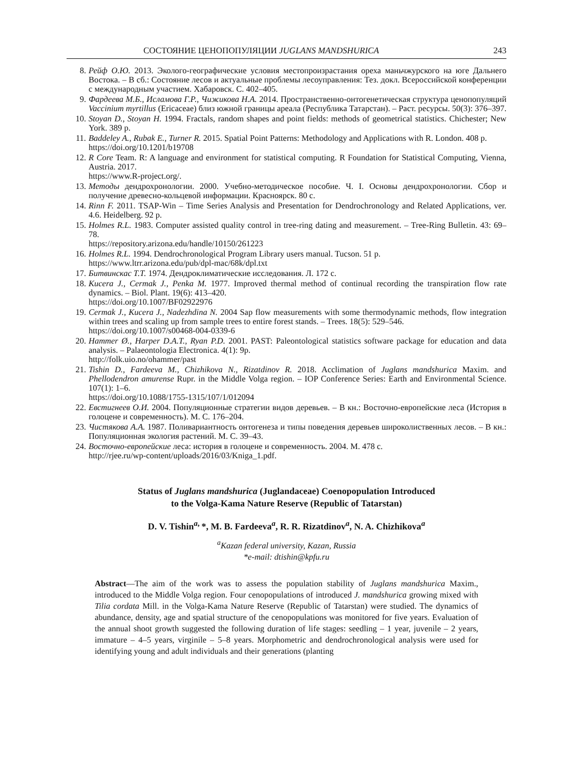СОСТОЯНИЕ ЦЕНОПОПУЛЯЦИИ JUGLANS MANDSHURICA 243
8. Рейф О.Ю. 2013. Эколого-географические условия местопроизрастания ореха маньчжурского на юге Дальнего Востока. – В сб.: Состояние лесов и актуальные проблемы лесоуправления: Тез. докл. Всероссийской конференции с международным участием. Хабаровск. С. 402–405.
9. Фардеева М.Б., Исламова Г.Р., Чижикова Н.А. 2014. Пространственно-онтогенетическая структура ценопопуляций Vaccinium myrtillus (Ericaceae) близ южной границы ареала (Республика Татарстан). – Раст. ресурсы. 50(3): 376–397.
10. Stoyan D., Stoyan H. 1994. Fractals, random shapes and point fields: methods of geometrical statistics. Chichester; New York. 389 p.
11. Baddeley A., Rubak E., Turner R. 2015. Spatial Point Patterns: Methodology and Applications with R. London. 408 p.
https://doi.org/10.1201/b19708
12. R Core Team. R: A language and environment for statistical computing. R Foundation for Statistical Computing, Vienna, Austria. 2017.
https://www.R-project.org/.
13. Методы дендрохронологии. 2000. Учебно-методическое пособие. Ч. I. Основы дендрохронологии. Сбор и получение древесно-кольцевой информации. Красноярск. 80 с.
14. Rinn F. 2011. TSAP-Win – Time Series Analysis and Presentation for Dendrochronology and Related Applications, ver. 4.6. Heidelberg. 92 p.
15. Holmes R.L. 1983. Computer assisted quality control in tree-ring dating and measurement. – Tree-Ring Bulletin. 43: 69–78.
https://repository.arizona.edu/handle/10150/261223
16. Holmes R.L. 1994. Dendrochronological Program Library users manual. Tucson. 51 p.
https://www.ltrr.arizona.edu/pub/dpl-mac/68k/dpl.txt
17. Битвинскас Т.Т. 1974. Дендроклиматические исследования. Л. 172 с.
18. Kucera J., Cermak J., Penka M. 1977. Improved thermal method of continual recording the transpiration flow rate dynamics. – Biol. Plant. 19(6): 413–420.
https://doi.org/10.1007/BF02922976
19. Cermak J., Kucera J., Nadezhdina N. 2004 Sap flow measurements with some thermodynamic methods, flow integration within trees and scaling up from sample trees to entire forest stands. – Trees. 18(5): 529–546.
https://doi.org/10.1007/s00468-004-0339-6
20. Hammer Ø., Harper D.A.T., Ryan P.D. 2001. PAST: Paleontological statistics software package for education and data analysis. – Palaeontologia Electronica. 4(1): 9p.
http://folk.uio.no/ohammer/past
21. Tishin D., Fardeeva M., Chizhikova N., Rizatdinov R. 2018. Acclimation of Juglans mandshurica Maxim. and Phellodendron amurense Rupr. in the Middle Volga region. – IOP Conference Series: Earth and Environmental Science. 107(1): 1–6.
https://doi.org/10.1088/1755-1315/107/1/012094
22. Евстигнеев О.И. 2004. Популяционные стратегии видов деревьев. – В кн.: Восточно-европейские леса (История в голоцене и современность). М. С. 176–204.
23. Чистякова А.А. 1987. Поливариантность онтогенеза и типы поведения деревьев широколиственных лесов. – В кн.: Популяционная экология растений. М. С. 39–43.
24. Восточно-европейские леса: история в голоцене и современность. 2004. М. 478 с.
http://rjee.ru/wp-content/uploads/2016/03/Kniga_1.pdf.
Status of Juglans mandshurica (Juglandaceae) Coenopopulation Introduced
to the Volga-Kama Nature Reserve (Republic of Tatarstan)
D. V. Tishin<sup>a,</sup>*, M. B. Fardeeva<sup>a</sup>, R. R. Rizatdinov<sup>a</sup>, N. A. Chizhikova<sup>a</sup>
<sup>a</sup> Kazan federal university, Kazan, Russia
*e-mail: dtishin@kpfu.ru
Abstract—The aim of the work was to assess the population stability of Juglans mandshurica Maxim., introduced to the Middle Volga region. Four cenopopulations of introduced J. mandshurica growing mixed with Tilia cordata Mill. in the Volga-Kama Nature Reserve (Republic of Tatarstan) were studied. The dynamics of abundance, density, age and spatial structure of the cenopopulations was monitored for five years. Evaluation of the annual shoot growth suggested the following duration of life stages: seedling – 1 year, juvenile – 2 years, immature – 4–5 years, virginile – 5–8 years. Morphometric and dendrochronological analysis were used for identifying young and adult individuals and their generations (planting